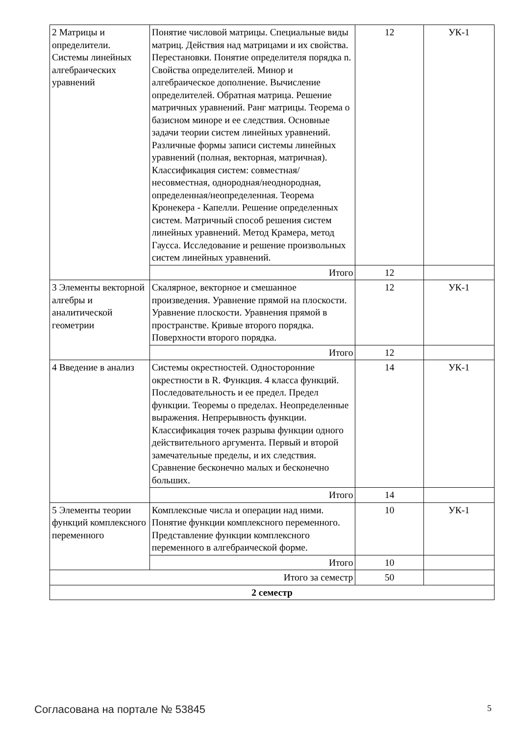| 2 Матрицы и определители. Системы линейных алгебраических уравнений | Понятие числовой матрицы. Специальные виды матриц. Действия над матрицами и их свойства. Перестановки. Понятие определителя порядка n. Свойства определителей. Минор и алгебраическое дополнение. Вычисление определителей. Обратная матрица. Решение матричных уравнений. Ранг матрицы. Теорема о базисном миноре и ее следствия. Основные задачи теории систем линейных уравнений. Различные формы записи системы линейных уравнений (полная, векторная, матричная). Классификация систем: совместная/несовместная, однородная/неоднородная, определенная/неопределенная. Теорема Кронекера - Капелли. Решение определенных систем. Матричный способ решения систем линейных уравнений. Метод Крамера, метод Гаусса. Исследование и решение произвольных систем линейных уравнений. | 12 | УК-1 |
| | Итого | 12 | |
| 3 Элементы векторной алгебры и аналитической геометрии | Скалярное, векторное и смешанное произведения. Уравнение прямой на плоскости. Уравнение плоскости. Уравнения прямой в пространстве. Кривые второго порядка. Поверхности второго порядка. | 12 | УК-1 |
| | Итого | 12 | |
| 4 Введение в анализ | Системы окрестностей. Односторонние окрестности в R. Функция. 4 класса функций. Последовательность и ее предел. Предел функции. Теоремы о пределах. Неопределенные выражения. Непрерывность функции. Классификация точек разрыва функции одного действительного аргумента. Первый и второй замечательные пределы, и их следствия. Сравнение бесконечно малых и бесконечно больших. | 14 | УК-1 |
| | Итого | 14 | |
| 5 Элементы теории функций комплексного переменного | Комплексные числа и операции над ними. Понятие функции комплексного переменного. Представление функции комплексного переменного в алгебраической форме. | 10 | УК-1 |
| | Итого | 10 | |
| Итого за семестр | | 50 | |
| 2 семестр | | | |
Согласована на портале № 53845 5